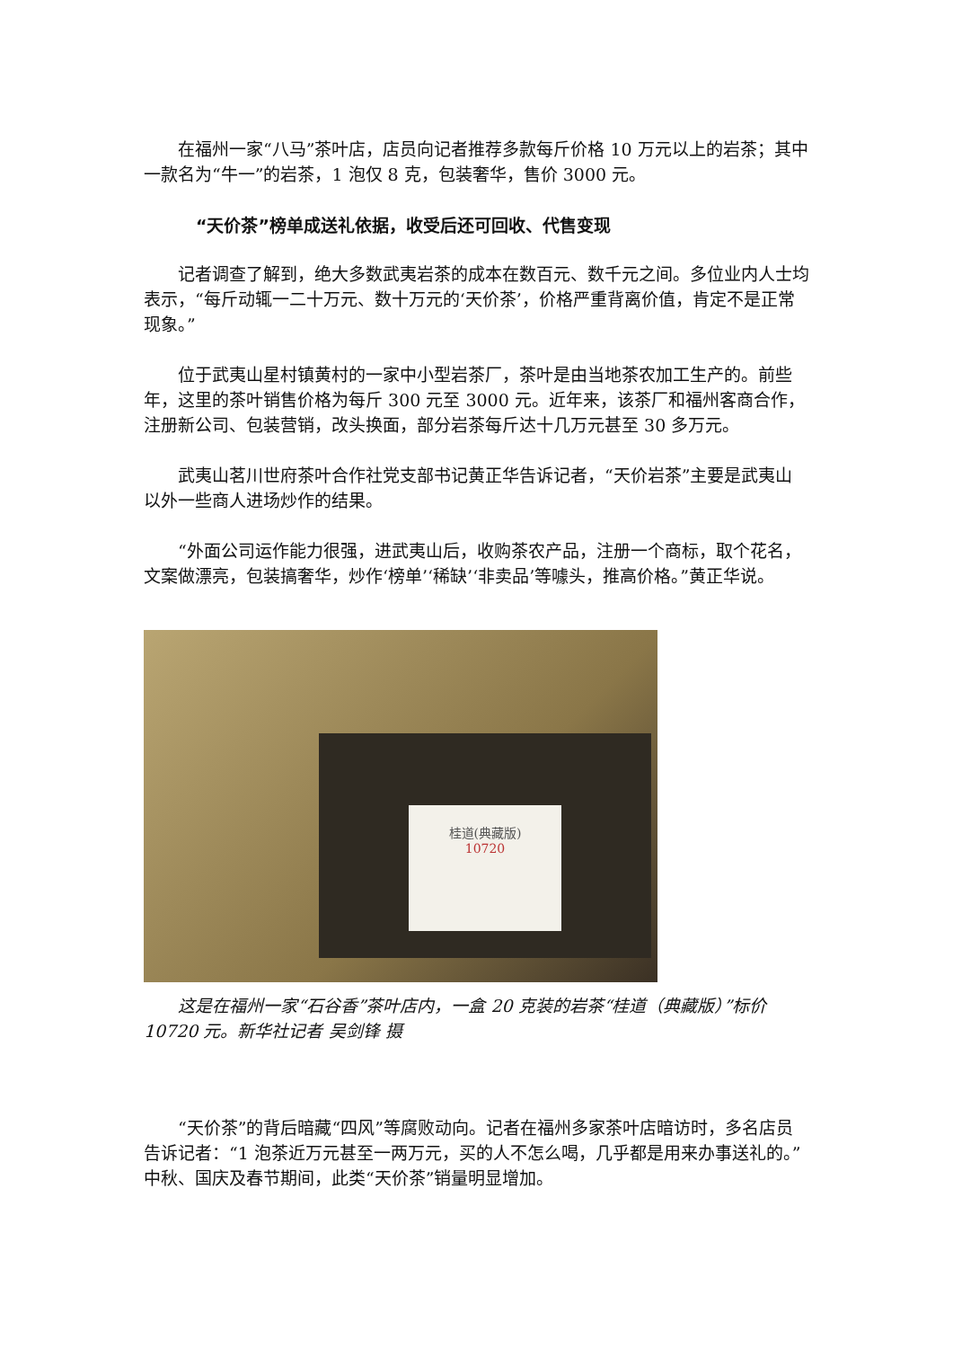在福州一家“八马”茶叶店，店员向记者推荐多款每斤价格 10 万元以上的岩茶；其中一款名为“牛一”的岩茶，1 泡仅 8 克，包装奢华，售价 3000 元。
“天价茶”榜单成送礼依据，收受后还可回收、代售变现
记者调查了解到，绝大多数武夷岩茶的成本在数百元、数千元之间。多位业内人士均表示，“每斤动辄一二十万元、数十万元的‘天价茶’，价格严重背离价值，肯定不是正常现象。”
位于武夷山星村镇黄村的一家中小型岩茶厂，茶叶是由当地茶农加工生产的。前些年，这里的茶叶销售价格为每斤 300 元至 3000 元。近年来，该茶厂和福州客商合作，注册新公司、包装营销，改头换面，部分岩茶每斤达十几万元甚至 30 多万元。
武夷山茗川世府茶叶合作社党支部书记黄正华告诉记者，“天价岩茶”主要是武夷山以外一些商人进场炒作的结果。
“外面公司运作能力很强，进武夷山后，收购茶农产品，注册一个商标，取个花名，文案做漂亮，包装搞奢华，炒作‘榜单’‘稀缺’‘非卖品’等噱头，推高价格。”黄正华说。
桂道(典藏版)
10720
这是在福州一家“石谷香”茶叶店内，一盒 20 克装的岩茶“桂道（典藏版）”标价 10720 元。新华社记者 吴剑锋 摄
“天价茶”的背后暗藏“四风”等腐败动向。记者在福州多家茶叶店暗访时，多名店员告诉记者：“1 泡茶近万元甚至一两万元，买的人不怎么喝，几乎都是用来办事送礼的。”中秋、国庆及春节期间，此类“天价茶”销量明显增加。